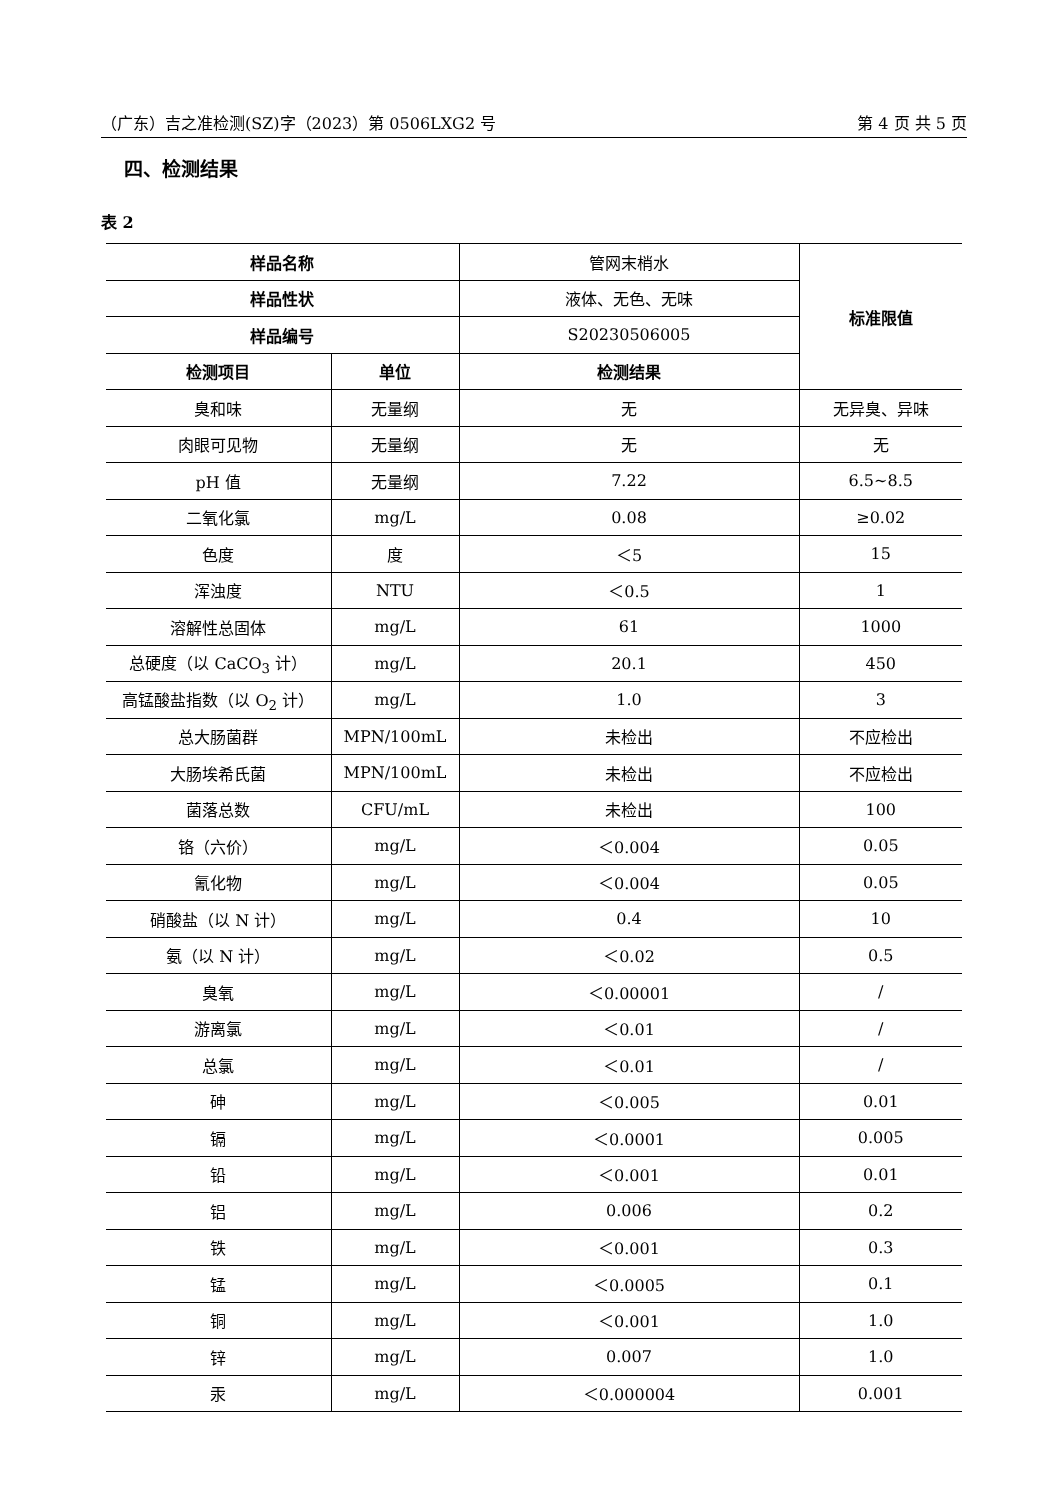（广东）吉之准检测(SZ)字（2023）第 0506LXG2 号 第 4 页 共 5 页
四、检测结果
表 2
| 样品名称 | | 管网末梢水 | 标准限值 |
| 样品性状 | | 液体、无色、无味 | |
| 样品编号 | | S20230506005 | |
| 检测项目 | 单位 | 检测结果 | |
| 臭和味 | 无量纲 | 无 | 无异臭、异味 |
| 肉眼可见物 | 无量纲 | 无 | 无 |
| pH 值 | 无量纲 | 7.22 | 6.5~8.5 |
| 二氧化氯 | mg/L | 0.08 | ≥0.02 |
| 色度 | 度 | ＜5 | 15 |
| 浑浊度 | NTU | ＜0.5 | 1 |
| 溶解性总固体 | mg/L | 61 | 1000 |
| 总硬度（以 CaCO<sub>3</sub> 计） | mg/L | 20.1 | 450 |
| 高锰酸盐指数（以 O<sub>2</sub> 计） | mg/L | 1.0 | 3 |
| 总大肠菌群 | MPN/100mL | 未检出 | 不应检出 |
| 大肠埃希氏菌 | MPN/100mL | 未检出 | 不应检出 |
| 菌落总数 | CFU/mL | 未检出 | 100 |
| 铬（六价） | mg/L | ＜0.004 | 0.05 |
| 氰化物 | mg/L | ＜0.004 | 0.05 |
| 硝酸盐（以 N 计） | mg/L | 0.4 | 10 |
| 氨（以 N 计） | mg/L | ＜0.02 | 0.5 |
| 臭氧 | mg/L | ＜0.00001 | / |
| 游离氯 | mg/L | ＜0.01 | / |
| 总氯 | mg/L | ＜0.01 | / |
| 砷 | mg/L | ＜0.005 | 0.01 |
| 镉 | mg/L | ＜0.0001 | 0.005 |
| 铅 | mg/L | ＜0.001 | 0.01 |
| 铝 | mg/L | 0.006 | 0.2 |
| 铁 | mg/L | ＜0.001 | 0.3 |
| 锰 | mg/L | ＜0.0005 | 0.1 |
| 铜 | mg/L | ＜0.001 | 1.0 |
| 锌 | mg/L | 0.007 | 1.0 |
| 汞 | mg/L | ＜0.000004 | 0.001 |